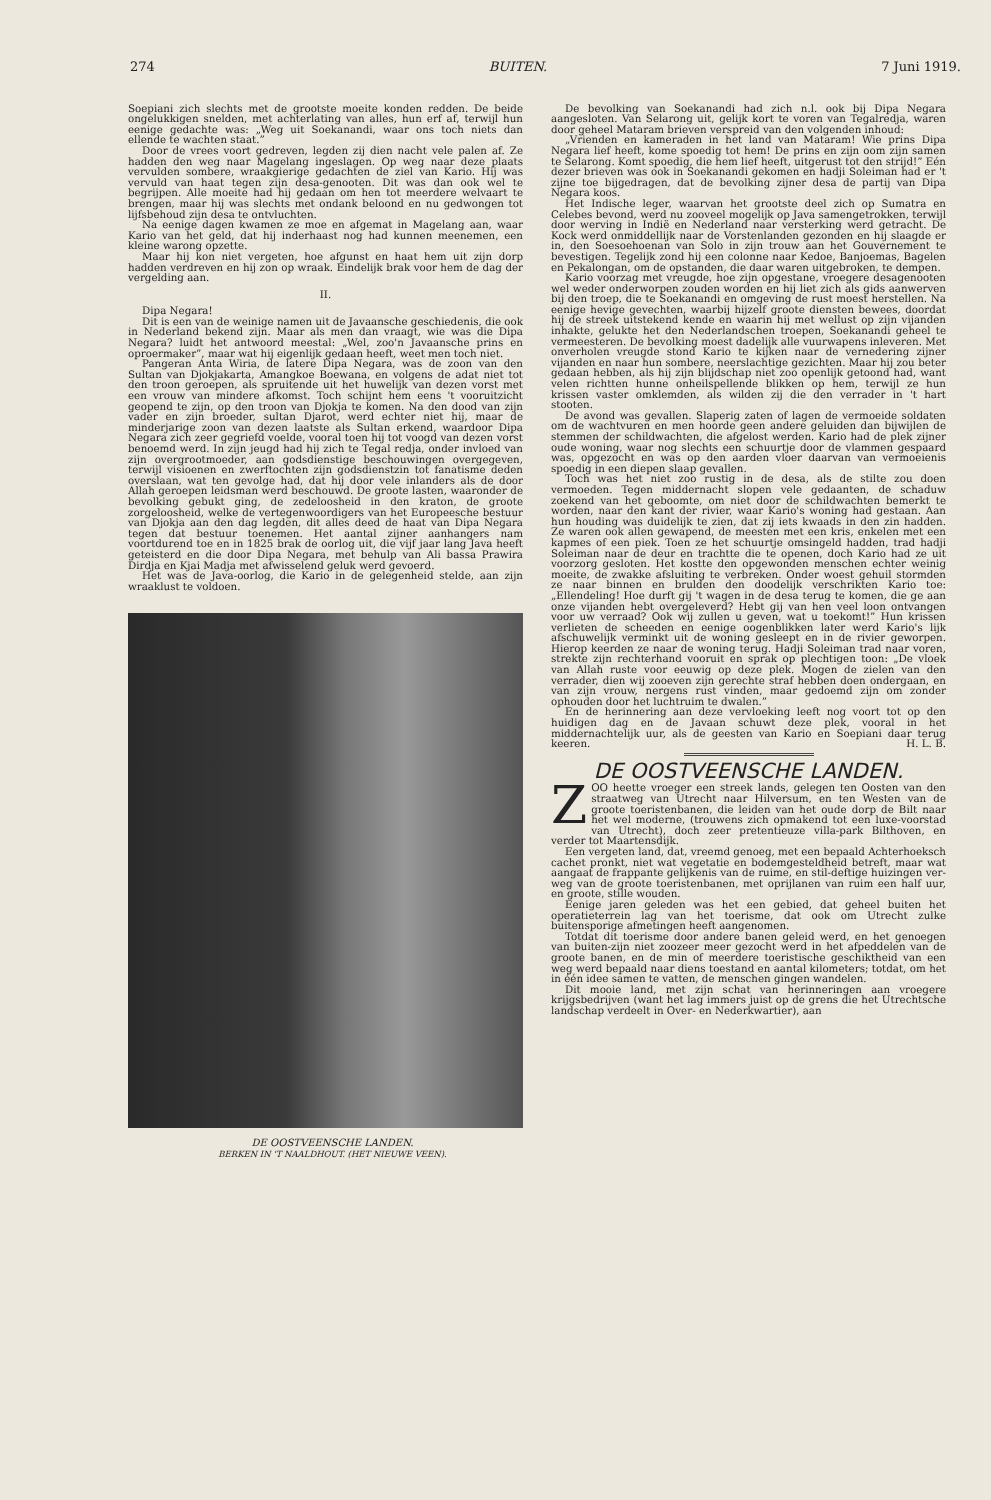274 BUITEN. 7 Juni 1919.
Soepiani zich slechts met de grootste moeite konden redden. De beide ongelukkigen snelden, met achterlating van alles, hun erf af, terwijl hun eenige gedachte was: „Weg uit Soekanandi, waar ons toch niets dan ellende te wachten staat.”
Door de vrees voort gedreven, legden zij dien nacht vele palen af. Ze hadden den weg naar Magelang ingeslagen. Op weg naar deze plaats vervulden sombere, wraakgierige gedachten de ziel van Kario. Hij was vervuld van haat tegen zijn desa-genooten. Dit was dan ook wel te begrijpen. Alle moeite had hij gedaan om hen tot meerdere welvaart te brengen, maar hij was slechts met ondank beloond en nu gedwongen tot lijfsbehoud zijn desa te ontvluchten.
Na eenige dagen kwamen ze moe en afgemat in Magelang aan, waar Kario van het geld, dat hij inderhaast nog had kunnen meenemen, een kleine warong opzette.
Maar hij kon niet vergeten, hoe afgunst en haat hem uit zijn dorp hadden verdreven en hij zon op wraak. Eindelijk brak voor hem de dag der vergelding aan.
II.
Dipa Negara!
Dit is een van de weinige namen uit de Javaansche geschiedenis, die ook in Nederland bekend zijn. Maar als men dan vraagt, wie was die Dipa Negara? luidt het antwoord meestal: „Wel, zoo'n Javaansche prins en oproermaker”, maar wat hij eigenlijk gedaan heeft, weet men toch niet.
Pangeran Anta Wiria, de latere Dipa Negara, was de zoon van den Sultan van Djokjakarta, Amangkoe Boewana, en volgens de adat niet tot den troon geroepen, als spruitende uit het huwelijk van dezen vorst met een vrouw van mindere afkomst. Toch schijnt hem eens 't vooruitzicht geopend te zijn, op den troon van Djokja te komen. Na den dood van zijn vader en zijn broeder, sultan Djarot, werd echter niet hij, maar de minderjarige zoon van dezen laatste als Sultan erkend, waardoor Dipa Negara zich zeer gegriefd voelde, vooral toen hij tot voogd van dezen vorst benoemd werd. In zijn jeugd had hij zich te Tegal redja, onder invloed van zijn overgrootmoeder, aan godsdienstige beschouwingen overgegeven, terwijl visioenen en zwerftochten zijn godsdienstzin tot fanatisme deden overslaan, wat ten gevolge had, dat hij door vele inlanders als de door Allah geroepen leidsman werd beschouwd. De groote lasten, waaronder de bevolking gebukt ging, de zedeloosheid in den kraton, de groote zorgeloosheid, welke de vertegenwoordigers van het Europeesche bestuur van Djokja aan den dag legden, dit alles deed de haat van Dipa Negara tegen dat bestuur toenemen. Het aantal zijner aanhangers nam voortdurend toe en in 1825 brak de oorlog uit, die vijf jaar lang Java heeft geteisterd en die door Dipa Negara, met behulp van Ali bassa Prawira Dirdja en Kjai Madja met afwisselend geluk werd gevoerd.
Het was de Java-oorlog, die Kario in de gelegenheid stelde, aan zijn wraaklust te voldoen.
DE OOSTVEENSCHE LANDEN.
BERKEN IN 'T NAALDHOUT. (HET NIEUWE VEEN).
De bevolking van Soekanandi had zich n.l. ook bij Dipa Negara aangesloten. Van Selarong uit, gelijk kort te voren van Tegalredja, waren door geheel Mataram brieven verspreid van den volgenden inhoud:
„Vrienden en kameraden in het land van Mataram! Wie prins Dipa Negara lief heeft, kome spoedig tot hem! De prins en zijn oom zijn samen te Selarong. Komt spoedig, die hem lief heeft, uitgerust tot den strijd!” Eén dezer brieven was ook in Soekanandi gekomen en hadji Soleiman had er 't zijne toe bijgedragen, dat de bevolking zijner desa de partij van Dipa Negara koos.
Het Indische leger, waarvan het grootste deel zich op Sumatra en Celebes bevond, werd nu zooveel mogelijk op Java samengetrokken, terwijl door werving in Indië en Nederland naar versterking werd getracht. De Kock werd onmiddellijk naar de Vorstenlanden gezonden en hij slaagde er in, den Soesoehoenan van Solo in zijn trouw aan het Gouvernement te bevestigen. Tegelijk zond hij een colonne naar Kedoe, Banjoemas, Bagelen en Pekalongan, om de opstanden, die daar waren uitgebroken, te dempen.
Kario voorzag met vreugde, hoe zijn opgestane, vroegere desagenooten wel weder onderworpen zouden worden en hij liet zich als gids aanwerven bij den troep, die te Soekanandi en omgeving de rust moest herstellen. Na eenige hevige gevechten, waarbij hijzelf groote diensten bewees, doordat hij de streek uitstekend kende en waarin hij met wellust op zijn vijanden inhakte, gelukte het den Nederlandschen troepen, Soekanandi geheel te vermeesteren. De bevolking moest dadelijk alle vuurwapens inleveren. Met onverholen vreugde stond Kario te kijken naar de vernedering zijner vijanden en naar hun sombere, neerslachtige gezichten. Maar hij zou beter gedaan hebben, als hij zijn blijdschap niet zoo openlijk getoond had, want velen richtten hunne onheilspellende blikken op hem, terwijl ze hun krissen vaster omklemden, als wilden zij die den verrader in 't hart stooten.
De avond was gevallen. Slaperig zaten of lagen de vermoeide soldaten om de wachtvuren en men hoorde geen andere geluiden dan bijwijlen de stemmen der schildwachten, die afgelost werden. Kario had de plek zijner oude woning, waar nog slechts een schuurtje door de vlammen gespaard was, opgezocht en was op den aarden vloer daarvan van vermoeienis spoedig in een diepen slaap gevallen.
Toch was het niet zoo rustig in de desa, als de stilte zou doen vermoeden. Tegen middernacht slopen vele gedaanten, de schaduw zoekend van het geboomte, om niet door de schildwachten bemerkt te worden, naar den kant der rivier, waar Kario's woning had gestaan. Aan hun houding was duidelijk te zien, dat zij iets kwaads in den zin hadden. Ze waren ook allen gewapend, de meesten met een kris, enkelen met een kapmes of een piek. Toen ze het schuurtje omsingeld hadden, trad hadji Soleiman naar de deur en trachtte die te openen, doch Kario had ze uit voorzorg gesloten. Het kostte den opgewonden menschen echter weinig moeite, de zwakke afsluiting te verbreken. Onder woest gehuil stormden ze naar binnen en brulden den doodelijk verschrikten Kario toe: „Ellendeling! Hoe durft gij 't wagen in de desa terug te komen, die ge aan onze vijanden hebt overgeleverd? Hebt gij van hen veel loon ontvangen voor uw verraad? Ook wij zullen u geven, wat u toekomt!” Hun krissen verlieten de scheeden en eenige oogenblikken later werd Kario's lijk afschuwelijk verminkt uit de woning gesleept en in de rivier geworpen. Hierop keerden ze naar de woning terug. Hadji Soleiman trad naar voren, strekte zijn rechterhand vooruit en sprak op plechtigen toon: „De vloek van Allah ruste voor eeuwig op deze plek. Mogen de zielen van den verrader, dien wij zooeven zijn gerechte straf hebben doen ondergaan, en van zijn vrouw, nergens rust vinden, maar gedoemd zijn om zonder ophouden door het luchtruim te dwalen.”
En de herinnering aan deze vervloeking leeft nog voort tot op den huidigen dag en de Javaan schuwt deze plek, vooral in het middernachtelijk uur, als de geesten van Kario en Soepiani daar terug keeren. H. L. B.
DE OOSTVEENSCHE LANDEN.
ZOO heette vroeger een streek lands, gelegen ten Oosten van den straatweg van Utrecht naar Hilversum, en ten Westen van de groote toeristenbanen, die leiden van het oude dorp de Bilt naar het wel moderne, (trouwens zich opmakend tot een luxe-voorstad van Utrecht), doch zeer pretentieuze villa-park Bilthoven, en verder tot Maartensdijk.
Een vergeten land, dat, vreemd genoeg, met een bepaald Achterhoeksch cachet pronkt, niet wat vegetatie en bodemgesteldheid betreft, maar wat aangaat de frappante gelijkenis van de ruime, en stil-deftige huizingen ver-weg van de groote toeristenbanen, met oprijlanen van ruim een half uur, en groote, stille wouden.
Eenige jaren geleden was het een gebied, dat geheel buiten het operatieterrein lag van het toerisme, dat ook om Utrecht zulke buitensporige afmetingen heeft aangenomen.
Totdat dit toerisme door andere banen geleid werd, en het genoegen van buiten-zijn niet zoozeer meer gezocht werd in het afpeddelen van de groote banen, en de min of meerdere toeristische geschiktheid van een weg werd bepaald naar diens toestand en aantal kilometers; totdat, om het in één idee samen te vatten, de menschen gingen wandelen.
Dit mooie land, met zijn schat van herinneringen aan vroegere krijgsbedrijven (want het lag immers juist op de grens die het Utrechtsche landschap verdeelt in Over- en Nederkwartier), aan